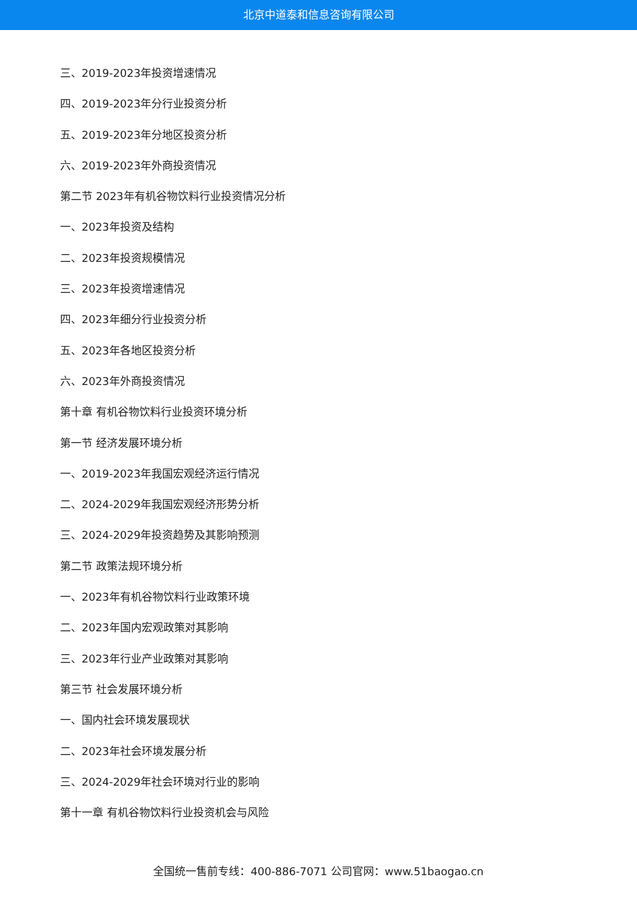北京中道泰和信息咨询有限公司
三、2019-2023年投资增速情况
四、2019-2023年分行业投资分析
五、2019-2023年分地区投资分析
六、2019-2023年外商投资情况
第二节 2023年有机谷物饮料行业投资情况分析
一、2023年投资及结构
二、2023年投资规模情况
三、2023年投资增速情况
四、2023年细分行业投资分析
五、2023年各地区投资分析
六、2023年外商投资情况
第十章 有机谷物饮料行业投资环境分析
第一节 经济发展环境分析
一、2019-2023年我国宏观经济运行情况
二、2024-2029年我国宏观经济形势分析
三、2024-2029年投资趋势及其影响预测
第二节 政策法规环境分析
一、2023年有机谷物饮料行业政策环境
二、2023年国内宏观政策对其影响
三、2023年行业产业政策对其影响
第三节 社会发展环境分析
一、国内社会环境发展现状
二、2023年社会环境发展分析
三、2024-2029年社会环境对行业的影响
第十一章 有机谷物饮料行业投资机会与风险
全国统一售前专线：400-886-7071 公司官网：www.51baogao.cn